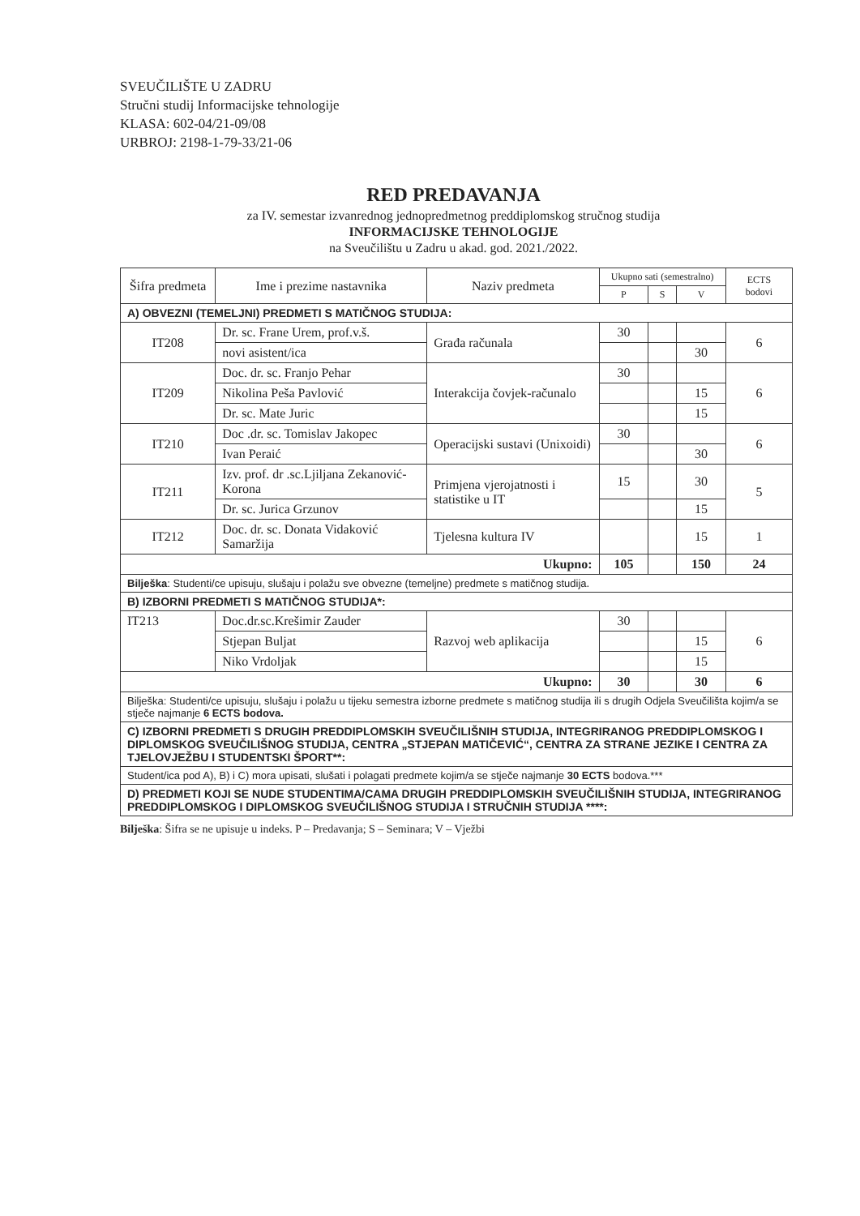SVEUČILIŠTE U ZADRU
Stručni studij Informacijske tehnologije
KLASA: 602-04/21-09/08
URBROJ: 2198-1-79-33/21-06
RED PREDAVANJA
za IV. semestar izvanrednog jednopredmetnog preddiplomskog stručnog studija
INFORMACIJSKE TEHNOLOGIJE
na Sveučilištu u Zadru u akad. god. 2021./2022.
| Šifra predmeta | Ime i prezime nastavnika | Naziv predmeta | Ukupno sati (semestralno) | | | ECTS bodovi |
| --- | --- | --- | --- | --- | --- | --- |
| | | | P | S | V | |
| A) OBVEZNI (TEMELJNI) PREDMETI S MATIČNOG STUDIJA: | | | | | | |
| IT208 | Dr. sc. Frane Urem, prof.v.š. | Građa računala | 30 | | | 6 |
| | novi asistent/ica | | | | 30 | |
| IT209 | Doc. dr. sc. Franjo Pehar | Interakcija čovjek-računalo | 30 | | | 6 |
| | Nikolina Peša Pavlović | | | | 15 | |
| | Dr. sc. Mate Juric | | | | 15 | |
| IT210 | Doc .dr. sc. Tomislav Jakopec | Operacijski sustavi (Unixoidi) | 30 | | | 6 |
| | Ivan Peraić | | | | 30 | |
| IT211 | Izv. prof. dr .sc.Ljiljana Zekanović-Korona | Primjena vjerojatnosti i statistike u IT | 15 | | 30 | 5 |
| | Dr. sc. Jurica Grzunov | | | | 15 | |
| IT212 | Doc. dr. sc. Donata Vidaković Samaržija | Tjelesna kultura IV | | | 15 | 1 |
| Ukupno: | | | 105 | | 150 | 24 |
| Bilješka : Studenti/ce upisuju, slušaju i polažu sve obvezne (temeljne) predmete s matičnog studija. | | | | | | |
| B) IZBORNI PREDMETI S MATIČNOG STUDIJA*: | | | | | | |
| IT213 | Doc.dr.sc.Krešimir Zauder | Razvoj web aplikacija | 30 | | | 6 |
| | Stjepan Buljat | | | | 15 | |
| | Niko Vrdoljak | | | | 15 | |
| Ukupno: | | | 30 | | 30 | 6 |
| Bilješka: Studenti/ce upisuju, slušaju i polažu u tijeku semestra izborne predmete s matičnog studija ili s drugih Odjela Sveučilišta kojim/a se stječe najmanje 6 ECTS bodova. | | | | | | |
| C) IZBORNI PREDMETI S DRUGIH PREDDIPLOMSKIH SVEUČILIŠNIH STUDIJA, INTEGRIRANOG PREDDIPLOMSKOG I DIPLOMSKOG SVEUČILIŠNOG STUDIJA, CENTRA „STJEPAN MATIČEVIĆ“, CENTRA ZA STRANE JEZIKE I CENTRA ZA TJELOVJEŽBU I STUDENTSKI ŠPORT**: | | | | | | |
| Student/ica pod A), B) i C) mora upisati, slušati i polagati predmete kojim/a se stječe najmanje 30 ECTS bodova.*** | | | | | | |
| D) PREDMETI KOJI SE NUDE STUDENTIMA/CAMA DRUGIH PREDDIPLOMSKIH SVEUČILIŠNIH STUDIJA, INTEGRIRANOG PREDDIPLOMSKOG I DIPLOMSKOG SVEUČILIŠNOG STUDIJA I STRUČNIH STUDIJA ****: | | | | | | |
Bilješka: Šifra se ne upisuje u indeks. P – Predavanja; S – Seminara; V – Vježbi